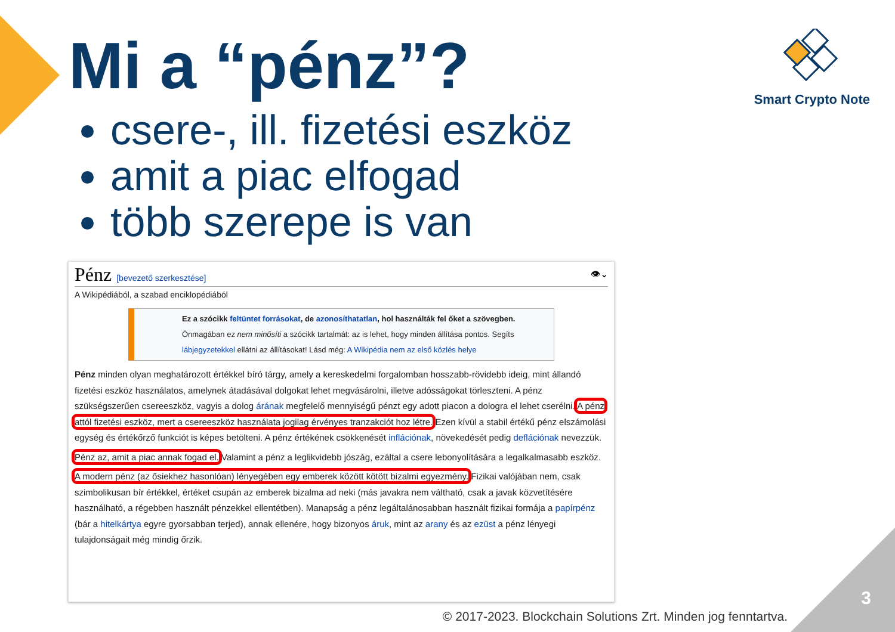Mi a “pénz”?
csere-, ill. fizetési eszköz
amit a piac elfogad
több szerepe is van
Smart Crypto Note
Pénz [bevezető szerkesztése] 👁⌄
A Wikipédiából, a szabad enciklopédiából
Ez a szócikk feltüntet forrásokat, de azonosíthatatlan, hol használták fel őket a szövegben. Önmagában ez nem minősíti a szócikk tartalmát: az is lehet, hogy minden állítása pontos. Segíts lábjegyzetekkel ellátni az állításokat! Lásd még: A Wikipédia nem az első közlés helye
Pénz minden olyan meghatározott értékkel bíró tárgy, amely a kereskedelmi forgalomban hosszabb-rövidebb ideig, mint állandó fizetési eszköz használatos, amelynek átadásával dolgokat lehet megvásárolni, illetve adósságokat törleszteni. A pénz szükségszerűen csereeszköz, vagyis a dolog árának megfelelő mennyiségű pénzt egy adott piacon a dologra el lehet cserélni. A pénz attól fizetési eszköz, mert a csereeszköz használata jogilag érvényes tranzakciót hoz létre. Ezen kívül a stabil értékű pénz elszámolási egység és értékőrző funkciót is képes betölteni. A pénz értékének csökkenését inflációnak, növekedését pedig deflációnak nevezzük.
Pénz az, amit a piac annak fogad el. Valamint a pénz a leglikvidebb jószág, ezáltal a csere lebonyolítására a legalkalmasabb eszköz.
A modern pénz (az ősiekhez hasonlóan) lényegében egy emberek között kötött bizalmi egyezmény. Fizikai valójában nem, csak szimbolikusan bír értékkel, értéket csupán az emberek bizalma ad neki (más javakra nem váltható, csak a javak közvetítésére használható, a régebben használt pénzekkel ellentétben). Manapság a pénz legáltalánosabban használt fizikai formája a papírpénz (bár a hitelkártya egyre gyorsabban terjed), annak ellenére, hogy bizonyos áruk, mint az arany és az ezüst a pénz lényegi tulajdonságait még mindig őrzik.
3
© 2017-2023. Blockchain Solutions Zrt. Minden jog fenntartva.